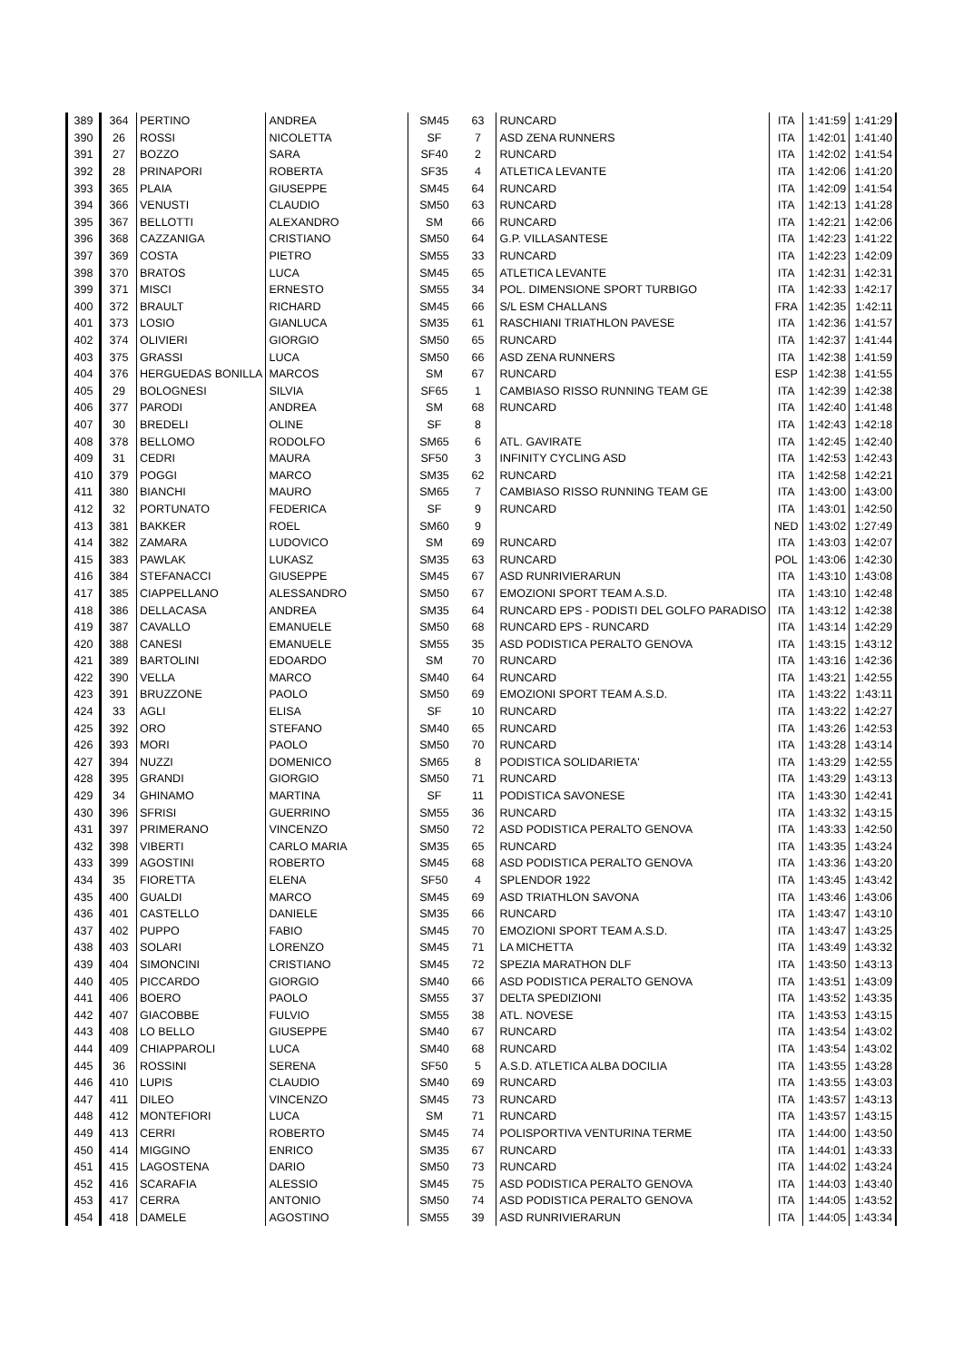| 389 | 364 | PERTINO | ANDREA | SM45 | 63 | RUNCARD | ITA | 1:41:59 | 1:41:29 |
| 390 | 26 | ROSSI | NICOLETTA | SF | 7 | ASD ZENA RUNNERS | ITA | 1:42:01 | 1:41:40 |
| 391 | 27 | BOZZO | SARA | SF40 | 2 | RUNCARD | ITA | 1:42:02 | 1:41:54 |
| 392 | 28 | PRINAPORI | ROBERTA | SF35 | 4 | ATLETICA LEVANTE | ITA | 1:42:06 | 1:41:20 |
| 393 | 365 | PLAIA | GIUSEPPE | SM45 | 64 | RUNCARD | ITA | 1:42:09 | 1:41:54 |
| 394 | 366 | VENUSTI | CLAUDIO | SM50 | 63 | RUNCARD | ITA | 1:42:13 | 1:41:28 |
| 395 | 367 | BELLOTTI | ALEXANDRO | SM | 66 | RUNCARD | ITA | 1:42:21 | 1:42:06 |
| 396 | 368 | CAZZANIGA | CRISTIANO | SM50 | 64 | G.P. VILLASANTESE | ITA | 1:42:23 | 1:41:22 |
| 397 | 369 | COSTA | PIETRO | SM55 | 33 | RUNCARD | ITA | 1:42:23 | 1:42:09 |
| 398 | 370 | BRATOS | LUCA | SM45 | 65 | ATLETICA LEVANTE | ITA | 1:42:31 | 1:42:31 |
| 399 | 371 | MISCI | ERNESTO | SM55 | 34 | POL. DIMENSIONE SPORT TURBIGO | ITA | 1:42:33 | 1:42:17 |
| 400 | 372 | BRAULT | RICHARD | SM45 | 66 | S/L ESM CHALLANS | FRA | 1:42:35 | 1:42:11 |
| 401 | 373 | LOSIO | GIANLUCA | SM35 | 61 | RASCHIANI TRIATHLON PAVESE | ITA | 1:42:36 | 1:41:57 |
| 402 | 374 | OLIVIERI | GIORGIO | SM50 | 65 | RUNCARD | ITA | 1:42:37 | 1:41:44 |
| 403 | 375 | GRASSI | LUCA | SM50 | 66 | ASD ZENA RUNNERS | ITA | 1:42:38 | 1:41:59 |
| 404 | 376 | HERGUEDAS BONILLA | MARCOS | SM | 67 | RUNCARD | ESP | 1:42:38 | 1:41:55 |
| 405 | 29 | BOLOGNESI | SILVIA | SF65 | 1 | CAMBIASO RISSO RUNNING TEAM GE | ITA | 1:42:39 | 1:42:38 |
| 406 | 377 | PARODI | ANDREA | SM | 68 | RUNCARD | ITA | 1:42:40 | 1:41:48 |
| 407 | 30 | BREDELI | OLINE | SF | 8 | | ITA | 1:42:43 | 1:42:18 |
| 408 | 378 | BELLOMO | RODOLFO | SM65 | 6 | ATL. GAVIRATE | ITA | 1:42:45 | 1:42:40 |
| 409 | 31 | CEDRI | MAURA | SF50 | 3 | INFINITY CYCLING ASD | ITA | 1:42:53 | 1:42:43 |
| 410 | 379 | POGGI | MARCO | SM35 | 62 | RUNCARD | ITA | 1:42:58 | 1:42:21 |
| 411 | 380 | BIANCHI | MAURO | SM65 | 7 | CAMBIASO RISSO RUNNING TEAM GE | ITA | 1:43:00 | 1:43:00 |
| 412 | 32 | PORTUNATO | FEDERICA | SF | 9 | RUNCARD | ITA | 1:43:01 | 1:42:50 |
| 413 | 381 | BAKKER | ROEL | SM60 | 9 | | NED | 1:43:02 | 1:27:49 |
| 414 | 382 | ZAMARA | LUDOVICO | SM | 69 | RUNCARD | ITA | 1:43:03 | 1:42:07 |
| 415 | 383 | PAWLAK | LUKASZ | SM35 | 63 | RUNCARD | POL | 1:43:06 | 1:42:30 |
| 416 | 384 | STEFANACCI | GIUSEPPE | SM45 | 67 | ASD RUNRIVIERARUN | ITA | 1:43:10 | 1:43:08 |
| 417 | 385 | CIAPPELLANO | ALESSANDRO | SM50 | 67 | EMOZIONI SPORT TEAM A.S.D. | ITA | 1:43:10 | 1:42:48 |
| 418 | 386 | DELLACASA | ANDREA | SM35 | 64 | RUNCARD EPS - PODISTI DEL GOLFO PARADISO | ITA | 1:43:12 | 1:42:38 |
| 419 | 387 | CAVALLO | EMANUELE | SM50 | 68 | RUNCARD EPS - RUNCARD | ITA | 1:43:14 | 1:42:29 |
| 420 | 388 | CANESI | EMANUELE | SM55 | 35 | ASD PODISTICA PERALTO GENOVA | ITA | 1:43:15 | 1:43:12 |
| 421 | 389 | BARTOLINI | EDOARDO | SM | 70 | RUNCARD | ITA | 1:43:16 | 1:42:36 |
| 422 | 390 | VELLA | MARCO | SM40 | 64 | RUNCARD | ITA | 1:43:21 | 1:42:55 |
| 423 | 391 | BRUZZONE | PAOLO | SM50 | 69 | EMOZIONI SPORT TEAM A.S.D. | ITA | 1:43:22 | 1:43:11 |
| 424 | 33 | AGLI | ELISA | SF | 10 | RUNCARD | ITA | 1:43:22 | 1:42:27 |
| 425 | 392 | ORO | STEFANO | SM40 | 65 | RUNCARD | ITA | 1:43:26 | 1:42:53 |
| 426 | 393 | MORI | PAOLO | SM50 | 70 | RUNCARD | ITA | 1:43:28 | 1:43:14 |
| 427 | 394 | NUZZI | DOMENICO | SM65 | 8 | PODISTICA SOLIDARIETA' | ITA | 1:43:29 | 1:42:55 |
| 428 | 395 | GRANDI | GIORGIO | SM50 | 71 | RUNCARD | ITA | 1:43:29 | 1:43:13 |
| 429 | 34 | GHINAMO | MARTINA | SF | 11 | PODISTICA SAVONESE | ITA | 1:43:30 | 1:42:41 |
| 430 | 396 | SFRISI | GUERRINO | SM55 | 36 | RUNCARD | ITA | 1:43:32 | 1:43:15 |
| 431 | 397 | PRIMERANO | VINCENZO | SM50 | 72 | ASD PODISTICA PERALTO GENOVA | ITA | 1:43:33 | 1:42:50 |
| 432 | 398 | VIBERTI | CARLO MARIA | SM35 | 65 | RUNCARD | ITA | 1:43:35 | 1:43:24 |
| 433 | 399 | AGOSTINI | ROBERTO | SM45 | 68 | ASD PODISTICA PERALTO GENOVA | ITA | 1:43:36 | 1:43:20 |
| 434 | 35 | FIORETTA | ELENA | SF50 | 4 | SPLENDOR 1922 | ITA | 1:43:45 | 1:43:42 |
| 435 | 400 | GUALDI | MARCO | SM45 | 69 | ASD TRIATHLON SAVONA | ITA | 1:43:46 | 1:43:06 |
| 436 | 401 | CASTELLO | DANIELE | SM35 | 66 | RUNCARD | ITA | 1:43:47 | 1:43:10 |
| 437 | 402 | PUPPO | FABIO | SM45 | 70 | EMOZIONI SPORT TEAM A.S.D. | ITA | 1:43:47 | 1:43:25 |
| 438 | 403 | SOLARI | LORENZO | SM45 | 71 | LA MICHETTA | ITA | 1:43:49 | 1:43:32 |
| 439 | 404 | SIMONCINI | CRISTIANO | SM45 | 72 | SPEZIA MARATHON DLF | ITA | 1:43:50 | 1:43:13 |
| 440 | 405 | PICCARDO | GIORGIO | SM40 | 66 | ASD PODISTICA PERALTO GENOVA | ITA | 1:43:51 | 1:43:09 |
| 441 | 406 | BOERO | PAOLO | SM55 | 37 | DELTA SPEDIZIONI | ITA | 1:43:52 | 1:43:35 |
| 442 | 407 | GIACOBBE | FULVIO | SM55 | 38 | ATL. NOVESE | ITA | 1:43:53 | 1:43:15 |
| 443 | 408 | LO BELLO | GIUSEPPE | SM40 | 67 | RUNCARD | ITA | 1:43:54 | 1:43:02 |
| 444 | 409 | CHIAPPAROLI | LUCA | SM40 | 68 | RUNCARD | ITA | 1:43:54 | 1:43:02 |
| 445 | 36 | ROSSINI | SERENA | SF50 | 5 | A.S.D. ATLETICA ALBA DOCILIA | ITA | 1:43:55 | 1:43:28 |
| 446 | 410 | LUPIS | CLAUDIO | SM40 | 69 | RUNCARD | ITA | 1:43:55 | 1:43:03 |
| 447 | 411 | DILEO | VINCENZO | SM45 | 73 | RUNCARD | ITA | 1:43:57 | 1:43:13 |
| 448 | 412 | MONTEFIORI | LUCA | SM | 71 | RUNCARD | ITA | 1:43:57 | 1:43:15 |
| 449 | 413 | CERRI | ROBERTO | SM45 | 74 | POLISPORTIVA VENTURINA TERME | ITA | 1:44:00 | 1:43:50 |
| 450 | 414 | MIGGINO | ENRICO | SM35 | 67 | RUNCARD | ITA | 1:44:01 | 1:43:33 |
| 451 | 415 | LAGOSTENA | DARIO | SM50 | 73 | RUNCARD | ITA | 1:44:02 | 1:43:24 |
| 452 | 416 | SCARAFIA | ALESSIO | SM45 | 75 | ASD PODISTICA PERALTO GENOVA | ITA | 1:44:03 | 1:43:40 |
| 453 | 417 | CERRA | ANTONIO | SM50 | 74 | ASD PODISTICA PERALTO GENOVA | ITA | 1:44:05 | 1:43:52 |
| 454 | 418 | DAMELE | AGOSTINO | SM55 | 39 | ASD RUNRIVIERARUN | ITA | 1:44:05 | 1:43:34 |